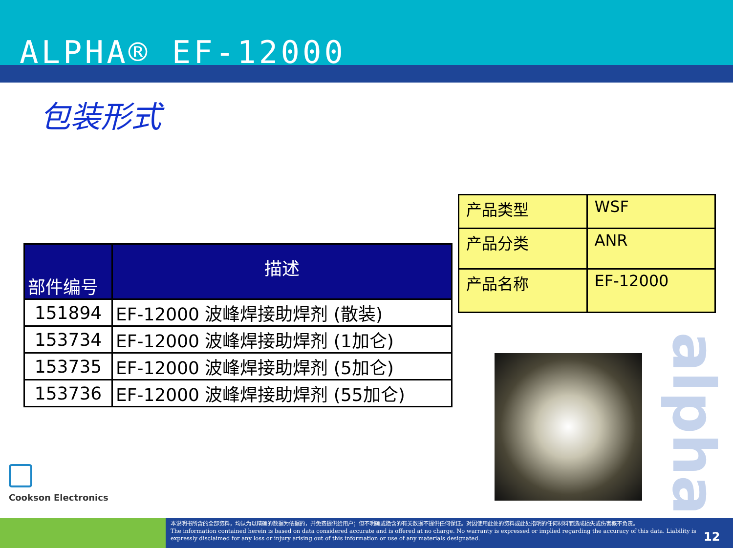ALPHA® EF-12000
包装形式
| 部件编号 | 描述 |
| --- | --- |
| 151894 | EF-12000 波峰焊接助焊剂 (散装) |
| 153734 | EF-12000 波峰焊接助焊剂 (1加仑) |
| 153735 | EF-12000 波峰焊接助焊剂 (5加仑) |
| 153736 | EF-12000 波峰焊接助焊剂 (55加仑) |
| 产品类型 | WSF |
| 产品分类 | ANR |
| 产品名称 | EF-12000 |
Cookson Electronics
alpha
本说明书所含的全部资料，均认为以精确的数据为依据的，并免费提供给用户；但不明确或隐含的有关数据不提供任何保证。对因使用此处的资料或此处指明的任何材料而造成损失或伤害概不负责。
The information contained herein is based on data considered accurate and is offered at no charge. No warranty is expressed or implied regarding the accuracy of this data. Liability is expressly disclaimed for any loss or injury arising out of this information or use of any materials designated.
12